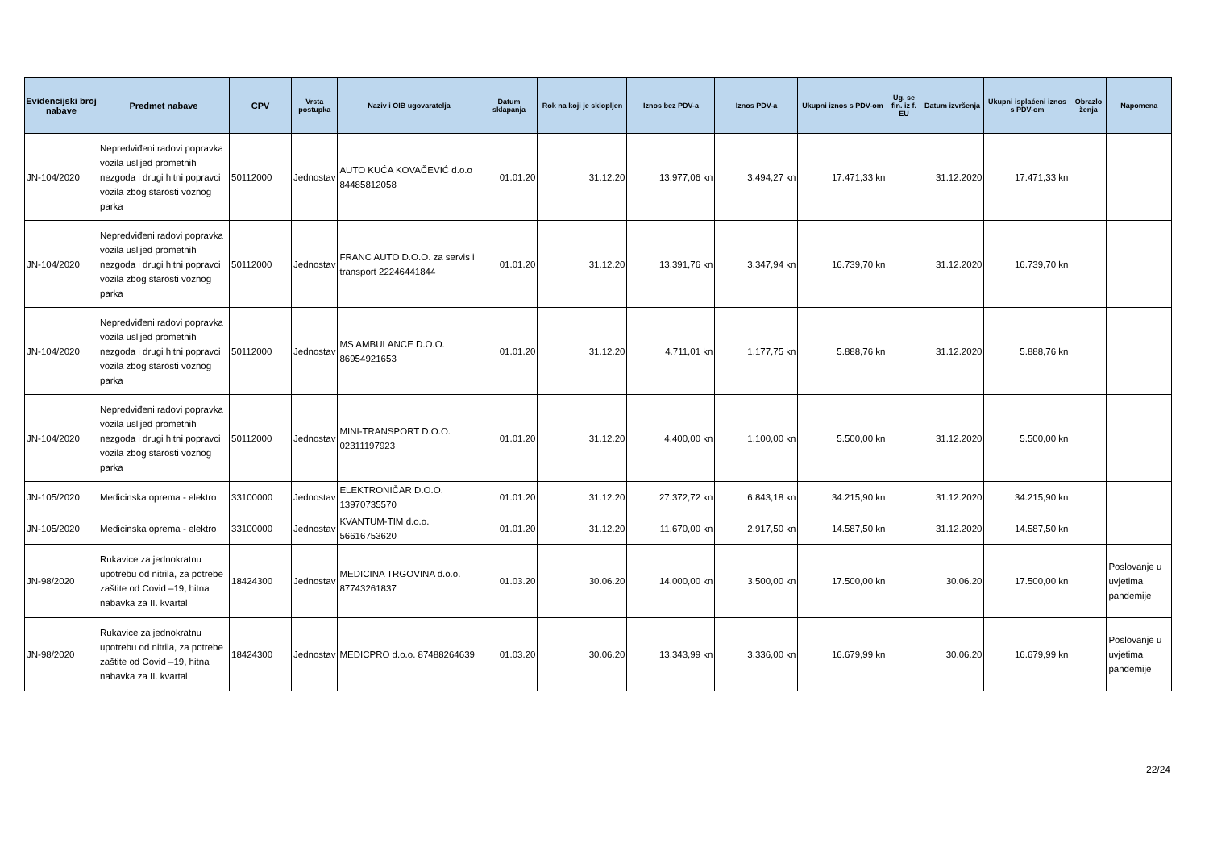| Evidencijski broj nabave | Predmet nabave | CPV | Vrsta postupka | Naziv i OIB ugovaratelja | Datum sklapanja | Rok na koji je sklopljen | Iznos bez PDV-a | Iznos PDV-a | Ukupni iznos s PDV-om | Ug. se fin. iz f. EU | Datum izvršenja | Ukupni isplaćeni iznos s PDV-om | Obrazlo ženja | Napomena |
| --- | --- | --- | --- | --- | --- | --- | --- | --- | --- | --- | --- | --- | --- | --- |
| JN-104/2020 | Nepredviđeni radovi popravka vozila uslijed prometnih nezgoda i drugi hitni popravci vozila zbog starosti voznog parka | 50112000 | Jednostav | AUTO KUĆA KOVAČEVIĆ d.o.o 84485812058 | 01.01.20 | 31.12.20 | 13.977,06 kn | 3.494,27 kn | 17.471,33 kn | | 31.12.2020 | 17.471,33 kn | | |
| JN-104/2020 | Nepredviđeni radovi popravka vozila uslijed prometnih nezgoda i drugi hitni popravci vozila zbog starosti voznog parka | 50112000 | Jednostav | FRANC AUTO D.O.O. za servis i transport 22246441844 | 01.01.20 | 31.12.20 | 13.391,76 kn | 3.347,94 kn | 16.739,70 kn | | 31.12.2020 | 16.739,70 kn | | |
| JN-104/2020 | Nepredviđeni radovi popravka vozila uslijed prometnih nezgoda i drugi hitni popravci vozila zbog starosti voznog parka | 50112000 | Jednostav | MS AMBULANCE D.O.O. 86954921653 | 01.01.20 | 31.12.20 | 4.711,01 kn | 1.177,75 kn | 5.888,76 kn | | 31.12.2020 | 5.888,76 kn | | |
| JN-104/2020 | Nepredviđeni radovi popravka vozila uslijed prometnih nezgoda i drugi hitni popravci vozila zbog starosti voznog parka | 50112000 | Jednostav | MINI-TRANSPORT D.O.O. 02311197923 | 01.01.20 | 31.12.20 | 4.400,00 kn | 1.100,00 kn | 5.500,00 kn | | 31.12.2020 | 5.500,00 kn | | |
| JN-105/2020 | Medicinska oprema - elektro | 33100000 | Jednostav | ELEKTRONIČAR D.O.O. 13970735570 | 01.01.20 | 31.12.20 | 27.372,72 kn | 6.843,18 kn | 34.215,90 kn | | 31.12.2020 | 34.215,90 kn | | |
| JN-105/2020 | Medicinska oprema - elektro | 33100000 | Jednostav | KVANTUM-TIM d.o.o. 56616753620 | 01.01.20 | 31.12.20 | 11.670,00 kn | 2.917,50 kn | 14.587,50 kn | | 31.12.2020 | 14.587,50 kn | | |
| JN-98/2020 | Rukavice za jednokratnu upotrebu od nitrila, za potrebe zaštite od Covid –19, hitna nabavka za II. kvartal | 18424300 | Jednostav | MEDICINA TRGOVINA d.o.o. 87743261837 | 01.03.20 | 30.06.20 | 14.000,00 kn | 3.500,00 kn | 17.500,00 kn | | 30.06.20 | 17.500,00 kn | | Poslovanje u uvjetima pandemije |
| JN-98/2020 | Rukavice za jednokratnu upotrebu od nitrila, za potrebe zaštite od Covid –19, hitna nabavka za II. kvartal | 18424300 | Jednostav | MEDICPRO d.o.o. 87488264639 | 01.03.20 | 30.06.20 | 13.343,99 kn | 3.336,00 kn | 16.679,99 kn | | 30.06.20 | 16.679,99 kn | | Poslovanje u uvjetima pandemije |
22/24